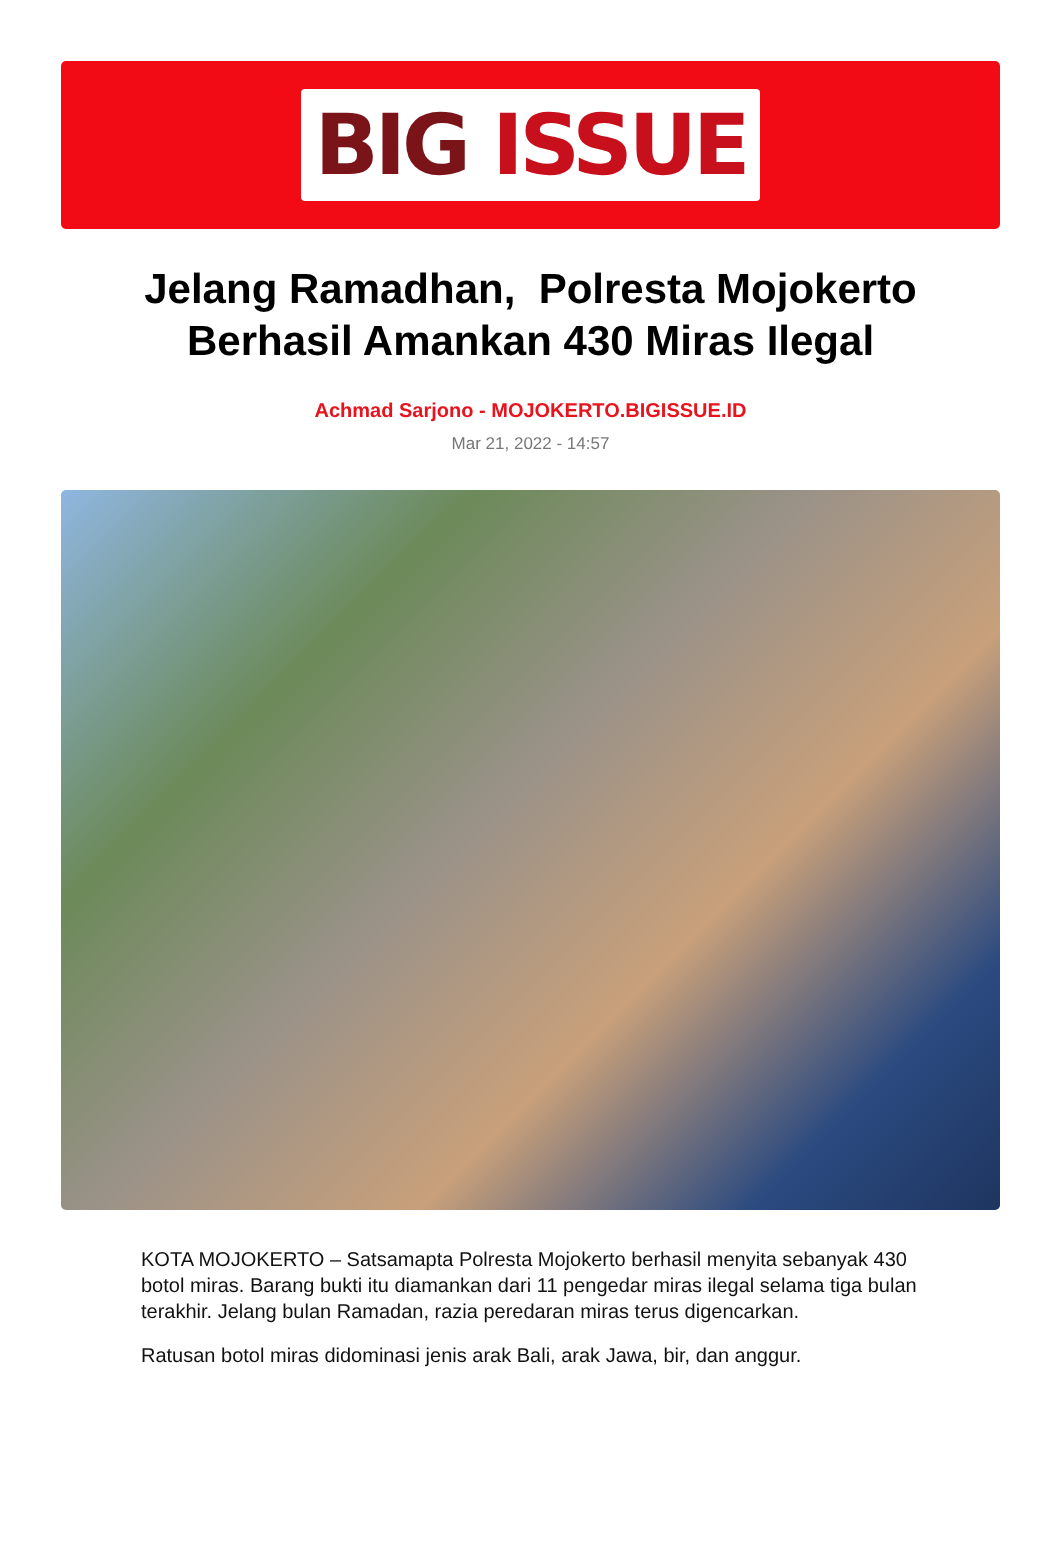BIG ISSUE
Jelang Ramadhan, Polresta Mojokerto Berhasil Amankan 430 Miras Ilegal
Achmad Sarjono - MOJOKERTO.BIGISSUE.ID
Mar 21, 2022 - 14:57
KOTA MOJOKERTO – Satsamapta Polresta Mojokerto berhasil menyita sebanyak 430 botol miras. Barang bukti itu diamankan dari 11 pengedar miras ilegal selama tiga bulan terakhir. Jelang bulan Ramadan, razia peredaran miras terus digencarkan.
Ratusan botol miras didominasi jenis arak Bali, arak Jawa, bir, dan anggur.